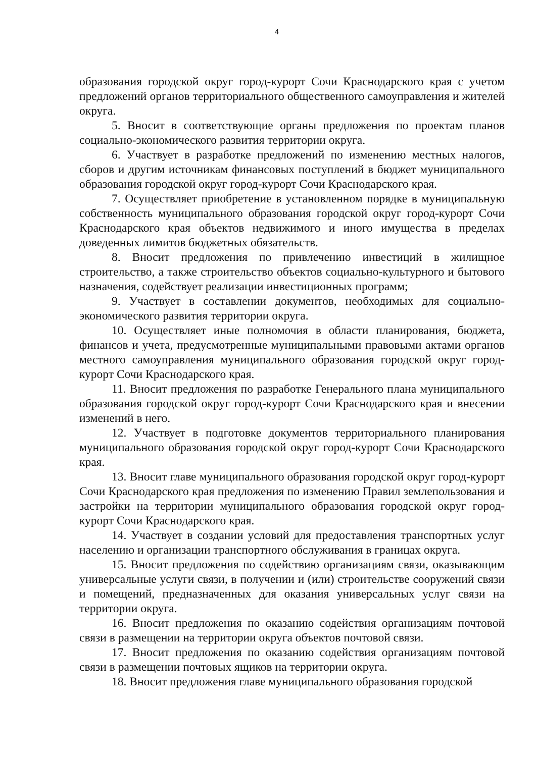4
образования городской округ город-курорт Сочи Краснодарского края с учетом предложений органов территориального общественного самоуправления и жителей округа.
5. Вносит в соответствующие органы предложения по проектам планов социально-экономического развития территории округа.
6. Участвует в разработке предложений по изменению местных налогов, сборов и другим источникам финансовых поступлений в бюджет муниципального образования городской округ город-курорт Сочи Краснодарского края.
7. Осуществляет приобретение в установленном порядке в муниципальную собственность муниципального образования городской округ город-курорт Сочи Краснодарского края объектов недвижимого и иного имущества в пределах доведенных лимитов бюджетных обязательств.
8. Вносит предложения по привлечению инвестиций в жилищное строительство, а также строительство объектов социально-культурного и бытового назначения, содействует реализации инвестиционных программ;
9. Участвует в составлении документов, необходимых для социально-экономического развития территории округа.
10. Осуществляет иные полномочия в области планирования, бюджета, финансов и учета, предусмотренные муниципальными правовыми актами органов местного самоуправления муниципального образования городской округ город-курорт Сочи Краснодарского края.
11. Вносит предложения по разработке Генерального плана муниципального образования городской округ город-курорт Сочи Краснодарского края и внесении изменений в него.
12. Участвует в подготовке документов территориального планирования муниципального образования городской округ город-курорт Сочи Краснодарского края.
13. Вносит главе муниципального образования городской округ город-курорт Сочи Краснодарского края предложения по изменению Правил землепользования и застройки на территории муниципального образования городской округ город-курорт Сочи Краснодарского края.
14. Участвует в создании условий для предоставления транспортных услуг населению и организации транспортного обслуживания в границах округа.
15. Вносит предложения по содействию организациям связи, оказывающим универсальные услуги связи, в получении и (или) строительстве сооружений связи и помещений, предназначенных для оказания универсальных услуг связи на территории округа.
16. Вносит предложения по оказанию содействия организациям почтовой связи в размещении на территории округа объектов почтовой связи.
17. Вносит предложения по оказанию содействия организациям почтовой связи в размещении почтовых ящиков на территории округа.
18. Вносит предложения главе муниципального образования городской